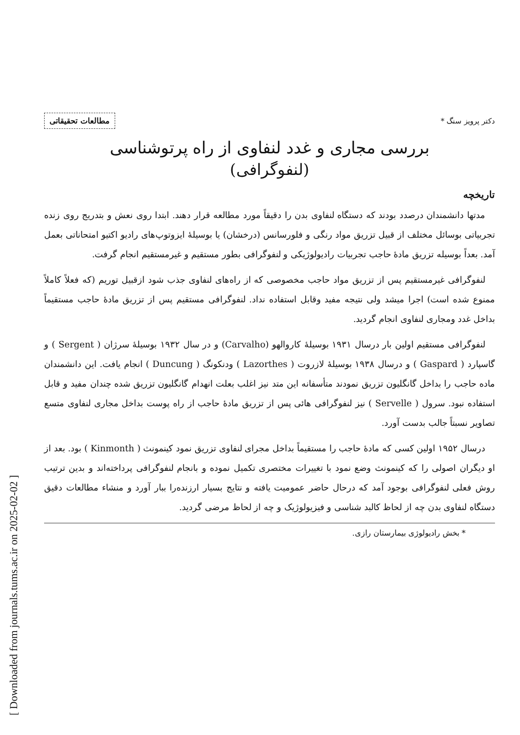[ Downloaded from journals.tums.ac.ir on 2025-02-02 ]
دکتر پرویز سنگ *
مطالعات تحقیقاتی
بررسی مجاری و غدد لنفاوی از راه پرتوشناسی
(لنفوگرافی)
تاریخچه
مدتها دانشمندان درصدد بودند که دستگاه لنفاوی بدن را دقیقاً مورد مطالعه قرار دهند. ابتدا روی نعش و بتدریج روی زنده تجربیاتی بوسائل مختلف از قبیل تزریق مواد رنگی و فلورسانس (درخشان) یا بوسیلهٔ ایزوتوپ‌های رادیو اکتیو امتحاناتی بعمل آمد. بعداً بوسیله تزریق مادهٔ حاجب تجربیات رادیولوژیکی و لنفوگرافی بطور مستقیم و غیرمستقیم انجام گرفت.
لنفوگرافی غیرمستقیم پس از تزریق مواد حاجب مخصوصی که از راه‌های لنفاوی جذب شود ازقبیل توریم (که فعلاً کاملاً ممنوع شده است) اجرا میشد ولی نتیجه مفید وقابل استفاده نداد. لنفوگرافی مستقیم پس از تزریق مادهٔ حاجب مستقیماً بداخل غدد ومجاری لنفاوی انجام گردید.
لنفوگرافی مستقیم اولین بار درسال ۱۹۳۱ بوسیلهٔ کاروالهو (Carvalho) و در سال ۱۹۳۲ بوسیلهٔ سرژان ( Sergent ) و گاسپارد ( Gaspard ) و درسال ۱۹۳۸ بوسیلهٔ لازروت ( Lazorthes ) ودنکونگ ( Duncung ) انجام یافت. این دانشمندان ماده حاجب را بداخل گانگلیون تزریق نمودند متأسفانه این متد نیز اغلب بعلت انهدام گانگلیون تزریق شده چندان مفید و قابل استفاده نبود. سرول ( Servelle ) نیز لنفوگرافی هائی پس از تزریق مادهٔ حاجب از راه پوست بداخل مجاری لنفاوی متسع تصاویر نسبتاً جالب بدست آورد.
درسال ۱۹۵۲ اولین کسی که مادهٔ حاجب را مستقیماً بداخل مجرای لنفاوی تزریق نمود کینمونث ( Kinmonth ) بود. بعد از او دیگران اصولی را که کینمونث وضع نمود با تغییرات مختصری تکمیل نموده و بانجام لنفوگرافی پرداخته‌اند و بدین ترتیب روش فعلی لنفوگرافی بوجود آمد که درحال حاضر عمومیت یافته و نتایج بسیار ارزنده‌را ببار آورد و منشاء مطالعات دقیق دستگاه لنفاوی بدن چه از لحاظ کالبد شناسی و فیزیولوژیک و چه از لحاظ مرضی گردید.
* بخش رادیولوژی بیمارستان رازی.